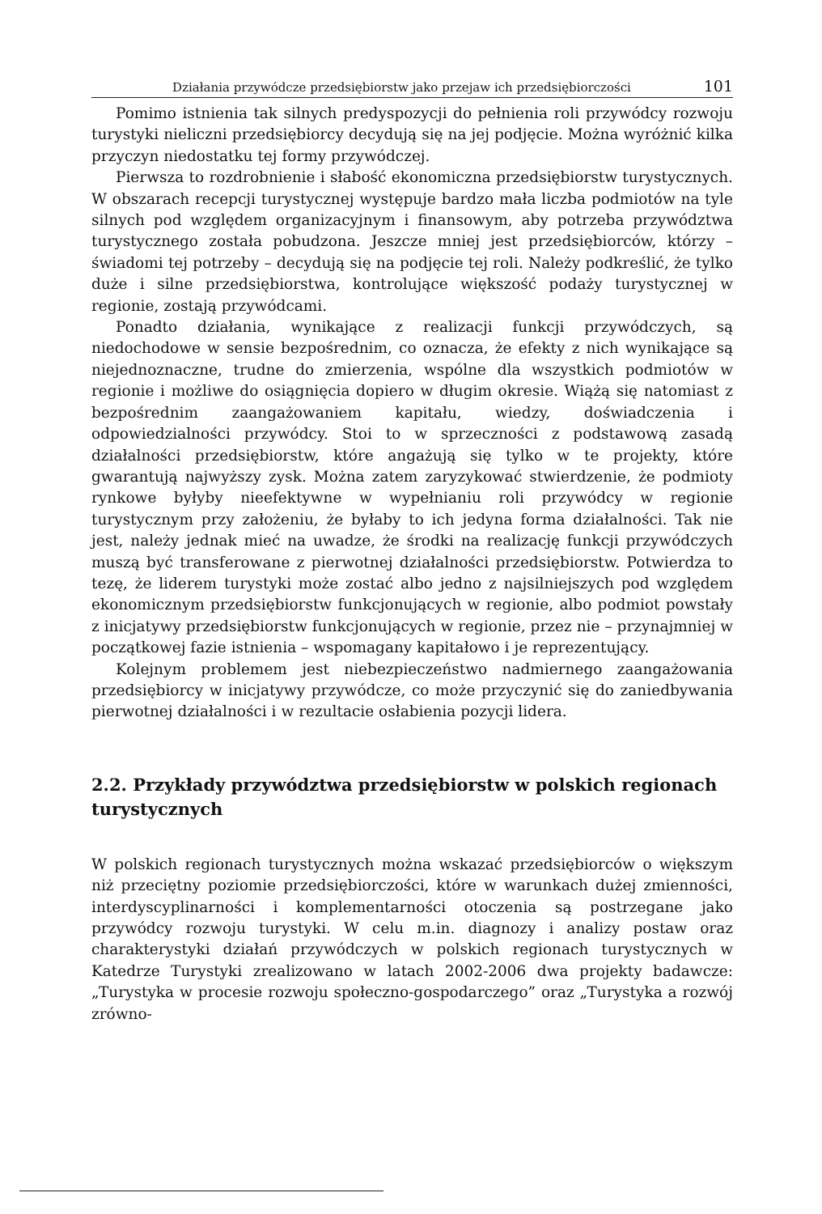Działania przywódcze przedsiębiorstw jako przejaw ich przedsiębiorczości 101
Pomimo istnienia tak silnych predyspozycji do pełnienia roli przywódcy rozwoju turystyki nieliczni przedsiębiorcy decydują się na jej podjęcie. Można wyróżnić kilka przyczyn niedostatku tej formy przywódczej.
Pierwsza to rozdrobnienie i słabość ekonomiczna przedsiębiorstw turystycznych. W obszarach recepcji turystycznej występuje bardzo mała liczba podmiotów na tyle silnych pod względem organizacyjnym i finansowym, aby potrzeba przywództwa turystycznego została pobudzona. Jeszcze mniej jest przedsiębiorców, którzy – świadomi tej potrzeby – decydują się na podjęcie tej roli. Należy podkreślić, że tylko duże i silne przedsiębiorstwa, kontrolujące większość podaży turystycznej w regionie, zostają przywódcami.
Ponadto działania, wynikające z realizacji funkcji przywódczych, są niedochodowe w sensie bezpośrednim, co oznacza, że efekty z nich wynikające są niejednoznaczne, trudne do zmierzenia, wspólne dla wszystkich podmiotów w regionie i możliwe do osiągnięcia dopiero w długim okresie. Wiążą się natomiast z bezpośrednim zaangażowaniem kapitału, wiedzy, doświadczenia i odpowiedzialności przywódcy. Stoi to w sprzeczności z podstawową zasadą działalności przedsiębiorstw, które angażują się tylko w te projekty, które gwarantują najwyższy zysk. Można zatem zaryzykować stwierdzenie, że podmioty rynkowe byłyby nieefektywne w wypełnianiu roli przywódcy w regionie turystycznym przy założeniu, że byłaby to ich jedyna forma działalności. Tak nie jest, należy jednak mieć na uwadze, że środki na realizację funkcji przywódczych muszą być transferowane z pierwotnej działalności przedsiębiorstw. Potwierdza to tezę, że liderem turystyki może zostać albo jedno z najsilniejszych pod względem ekonomicznym przedsiębiorstw funkcjonujących w regionie, albo podmiot powstały z inicjatywy przedsiębiorstw funkcjonujących w regionie, przez nie – przynajmniej w początkowej fazie istnienia – wspomagany kapitałowo i je reprezentujący.
Kolejnym problemem jest niebezpieczeństwo nadmiernego zaangażowania przedsiębiorcy w inicjatywy przywódcze, co może przyczynić się do zaniedbywania pierwotnej działalności i w rezultacie osłabienia pozycji lidera.
2.2. Przykłady przywództwa przedsiębiorstw w polskich regionach turystycznych
W polskich regionach turystycznych można wskazać przedsiębiorców o większym niż przeciętny poziomie przedsiębiorczości, które w warunkach dużej zmienności, interdyscyplinarności i komplementarności otoczenia są postrzegane jako przywódcy rozwoju turystyki. W celu m.in. diagnozy i analizy postaw oraz charakterystyki działań przywódczych w polskich regionach turystycznych w Katedrze Turystyki zrealizowano w latach 2002-2006 dwa projekty badawcze: „Turystyka w procesie rozwoju społeczno-gospodarczego” oraz „Turystyka a rozwój zrówno-